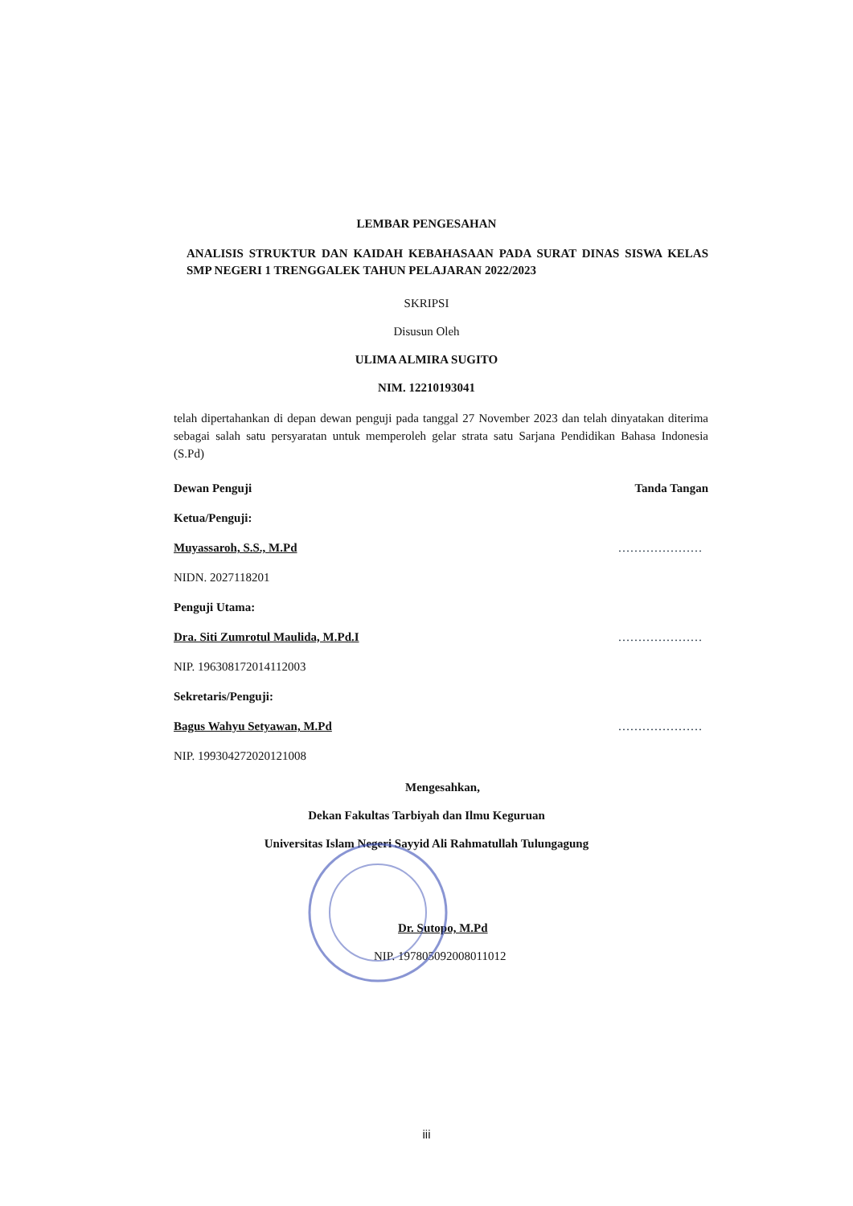LEMBAR PENGESAHAN
ANALISIS STRUKTUR DAN KAIDAH KEBAHASAAN PADA SURAT DINAS SISWA KELAS SMP NEGERI 1 TRENGGALEK TAHUN PELAJARAN 2022/2023
SKRIPSI
Disusun Oleh
ULIMA ALMIRA SUGITO
NIM. 12210193041
telah dipertahankan di depan dewan penguji pada tanggal 27 November 2023 dan telah dinyatakan diterima sebagai salah satu persyaratan untuk memperoleh gelar strata satu Sarjana Pendidikan Bahasa Indonesia (S.Pd)
Dewan Penguji Tanda Tangan
Ketua/Penguji:
Muyassaroh, S.S., M.Pd …………………
NIDN. 2027118201
Penguji Utama:
Dra. Siti Zumrotul Maulida, M.Pd.I …………………
NIP. 196308172014112003
Sekretaris/Penguji:
Bagus Wahyu Setyawan, M.Pd …………………
NIP. 199304272020121008
Mengesahkan,
Dekan Fakultas Tarbiyah dan Ilmu Keguruan
Universitas Islam Negeri Sayyid Ali Rahmatullah Tulungagung
Dr. Sutopo, M.Pd
NIP. 197805092008011012
iii